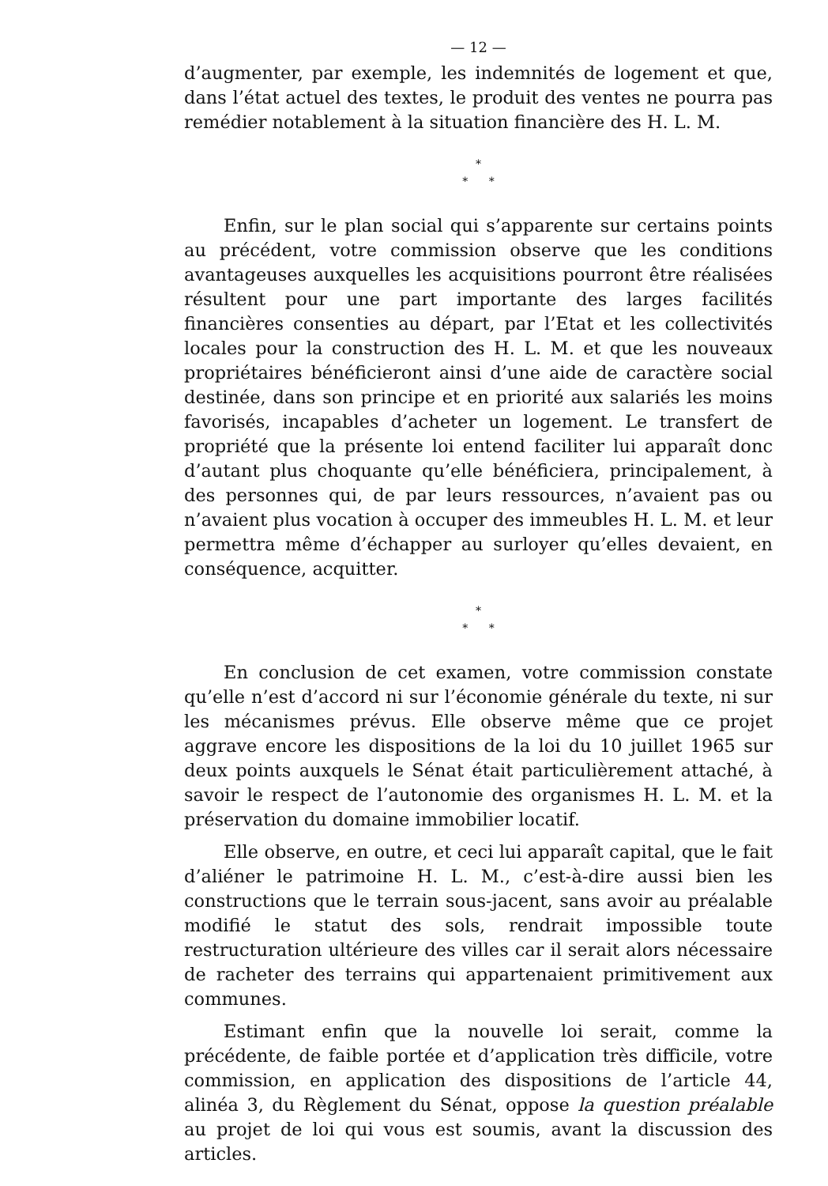— 12 —
d’augmenter, par exemple, les indemnités de logement et que, dans l’état actuel des textes, le produit des ventes ne pourra pas remédier notablement à la situation financière des H. L. M.
*
* *
Enfin, sur le plan social qui s’apparente sur certains points au précédent, votre commission observe que les conditions avantageuses auxquelles les acquisitions pourront être réalisées résultent pour une part importante des larges facilités financières consenties au départ, par l’Etat et les collectivités locales pour la construction des H. L. M. et que les nouveaux propriétaires bénéficieront ainsi d’une aide de caractère social destinée, dans son principe et en priorité aux salariés les moins favorisés, incapables d’acheter un logement. Le transfert de propriété que la présente loi entend faciliter lui apparaît donc d’autant plus choquante qu’elle bénéficiera, principalement, à des personnes qui, de par leurs ressources, n’avaient pas ou n’avaient plus vocation à occuper des immeubles H. L. M. et leur permettra même d’échapper au surloyer qu’elles devaient, en conséquence, acquitter.
*
* *
En conclusion de cet examen, votre commission constate qu’elle n’est d’accord ni sur l’économie générale du texte, ni sur les mécanismes prévus. Elle observe même que ce projet aggrave encore les dispositions de la loi du 10 juillet 1965 sur deux points auxquels le Sénat était particulièrement attaché, à savoir le respect de l’autonomie des organismes H. L. M. et la préservation du domaine immobilier locatif.
Elle observe, en outre, et ceci lui apparaît capital, que le fait d’aliéner le patrimoine H. L. M., c’est-à-dire aussi bien les constructions que le terrain sous-jacent, sans avoir au préalable modifié le statut des sols, rendrait impossible toute restructuration ultérieure des villes car il serait alors nécessaire de racheter des terrains qui appartenaient primitivement aux communes.
Estimant enfin que la nouvelle loi serait, comme la précédente, de faible portée et d’application très difficile, votre commission, en application des dispositions de l’article 44, alinéa 3, du Règlement du Sénat, oppose la question préalable au projet de loi qui vous est soumis, avant la discussion des articles.